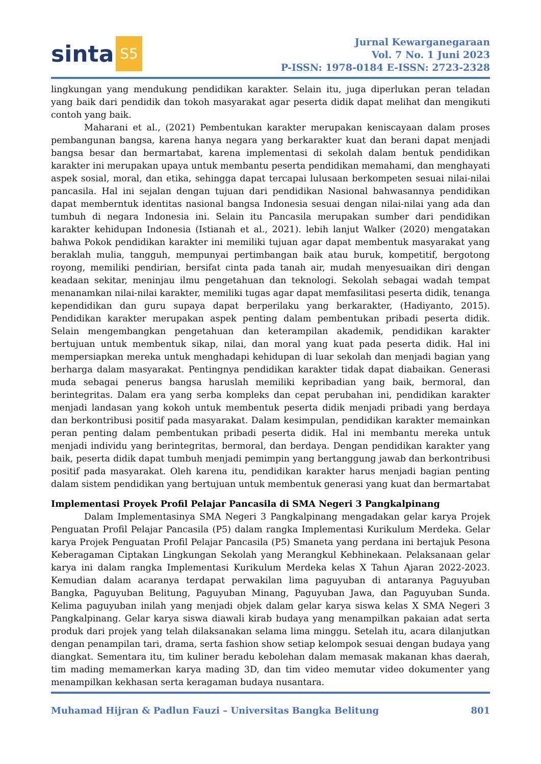sinta S5
Jurnal Kewarganegaraan
Vol. 7 No. 1 Juni 2023
P-ISSN: 1978-0184 E-ISSN: 2723-2328
lingkungan yang mendukung pendidikan karakter. Selain itu, juga diperlukan peran teladan yang baik dari pendidik dan tokoh masyarakat agar peserta didik dapat melihat dan mengikuti contoh yang baik.
Maharani et al., (2021) Pembentukan karakter merupakan keniscayaan dalam proses pembangunan bangsa, karena hanya negara yang berkarakter kuat dan berani dapat menjadi bangsa besar dan bermartabat, karena implementasi di sekolah dalam bentuk pendidikan karakter ini merupakan upaya untuk membantu peserta pendidikan memahami, dan menghayati aspek sosial, moral, dan etika, sehingga dapat tercapai lulusaan berkompeten sesuai nilai-nilai pancasila. Hal ini sejalan dengan tujuan dari pendidikan Nasional bahwasannya pendidikan dapat memberntuk identitas nasional bangsa Indonesia sesuai dengan nilai-nilai yang ada dan tumbuh di negara Indonesia ini. Selain itu Pancasila merupakan sumber dari pendidikan karakter kehidupan Indonesia (Istianah et al., 2021). lebih lanjut Walker (2020) mengatakan bahwa Pokok pendidikan karakter ini memiliki tujuan agar dapat membentuk masyarakat yang beraklah mulia, tangguh, mempunyai pertimbangan baik atau buruk, kompetitif, bergotong royong, memiliki pendirian, bersifat cinta pada tanah air, mudah menyesuaikan diri dengan keadaan sekitar, meninjau ilmu pengetahuan dan teknologi. Sekolah sebagai wadah tempat menanamkan nilai-nilai karakter, memiliki tugas agar dapat memfasilitasi peserta didik, tenanga kependidikan dan guru supaya dapat berperilaku yang berkarakter, (Hadiyanto, 2015). Pendidikan karakter merupakan aspek penting dalam pembentukan pribadi peserta didik. Selain mengembangkan pengetahuan dan keterampilan akademik, pendidikan karakter bertujuan untuk membentuk sikap, nilai, dan moral yang kuat pada peserta didik. Hal ini mempersiapkan mereka untuk menghadapi kehidupan di luar sekolah dan menjadi bagian yang berharga dalam masyarakat. Pentingnya pendidikan karakter tidak dapat diabaikan. Generasi muda sebagai penerus bangsa haruslah memiliki kepribadian yang baik, bermoral, dan berintegritas. Dalam era yang serba kompleks dan cepat perubahan ini, pendidikan karakter menjadi landasan yang kokoh untuk membentuk peserta didik menjadi pribadi yang berdaya dan berkontribusi positif pada masyarakat. Dalam kesimpulan, pendidikan karakter memainkan peran penting dalam pembentukan pribadi peserta didik. Hal ini membantu mereka untuk menjadi individu yang berintegritas, bermoral, dan berdaya. Dengan pendidikan karakter yang baik, peserta didik dapat tumbuh menjadi pemimpin yang bertanggung jawab dan berkontribusi positif pada masyarakat. Oleh karena itu, pendidikan karakter harus menjadi bagian penting dalam sistem pendidikan yang bertujuan untuk membentuk generasi yang kuat dan bermartabat
Implementasi Proyek Profil Pelajar Pancasila di SMA Negeri 3 Pangkalpinang
Dalam Implementasinya SMA Negeri 3 Pangkalpinang mengadakan gelar karya Projek Penguatan Profil Pelajar Pancasila (P5) dalam rangka Implementasi Kurikulum Merdeka. Gelar karya Projek Penguatan Profil Pelajar Pancasila (P5) Smaneta yang perdana ini bertajuk Pesona Keberagaman Ciptakan Lingkungan Sekolah yang Merangkul Kebhinekaan. Pelaksanaan gelar karya ini dalam rangka Implementasi Kurikulum Merdeka kelas X Tahun Ajaran 2022-2023. Kemudian dalam acaranya terdapat perwakilan lima paguyuban di antaranya Paguyuban Bangka, Paguyuban Belitung, Paguyuban Minang, Paguyuban Jawa, dan Paguyuban Sunda. Kelima paguyuban inilah yang menjadi objek dalam gelar karya siswa kelas X SMA Negeri 3 Pangkalpinang. Gelar karya siswa diawali kirab budaya yang menampilkan pakaian adat serta produk dari projek yang telah dilaksanakan selama lima minggu. Setelah itu, acara dilanjutkan dengan penampilan tari, drama, serta fashion show setiap kelompok sesuai dengan budaya yang diangkat. Sementara itu, tim kuliner beradu kebolehan dalam memasak makanan khas daerah, tim mading memamerkan karya mading 3D, dan tim video memutar video dokumenter yang menampilkan kekhasan serta keragaman budaya nusantara.
Muhamad Hijran & Padlun Fauzi – Universitas Bangka Belitung 801